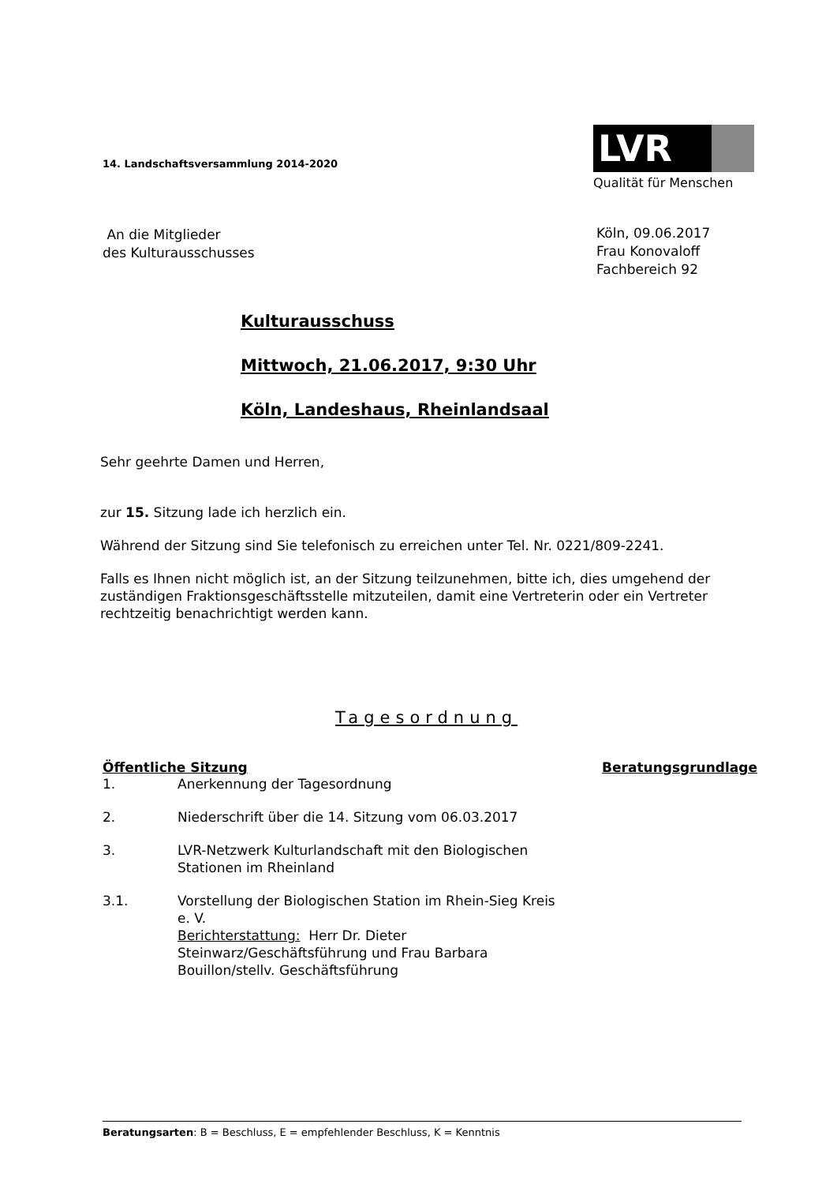14. Landschaftsversammlung 2014-2020
LVR
Qualität für Menschen
An die Mitglieder
des Kulturausschusses
Köln, 09.06.2017
Frau Konovaloff
Fachbereich 92
Kulturausschuss
Mittwoch, 21.06.2017, 9:30 Uhr
Köln, Landeshaus, Rheinlandsaal
Sehr geehrte Damen und Herren,
zur 15. Sitzung lade ich herzlich ein.
Während der Sitzung sind Sie telefonisch zu erreichen unter Tel. Nr. 0221/809-2241.
Falls es Ihnen nicht möglich ist, an der Sitzung teilzunehmen, bitte ich, dies umgehend der zuständigen Fraktionsgeschäftsstelle mitzuteilen, damit eine Vertreterin oder ein Vertreter rechtzeitig benachrichtigt werden kann.
Tagesordnung
| Öffentliche Sitzung | | Beratungsgrundlage |
| --- | --- | --- |
| 1. | Anerkennung der Tagesordnung | |
| 2. | Niederschrift über die 14. Sitzung vom 06.03.2017 | |
| 3. | LVR-Netzwerk Kulturlandschaft mit den Biologischen Stationen im Rheinland | |
| 3.1. | Vorstellung der Biologischen Station im Rhein-Sieg Kreis e. V. Berichterstattung: Herr Dr. Dieter Steinwarz/Geschäftsführung und Frau Barbara Bouillon/stellv. Geschäftsführung | |
Beratungsarten: B = Beschluss, E = empfehlender Beschluss, K = Kenntnis